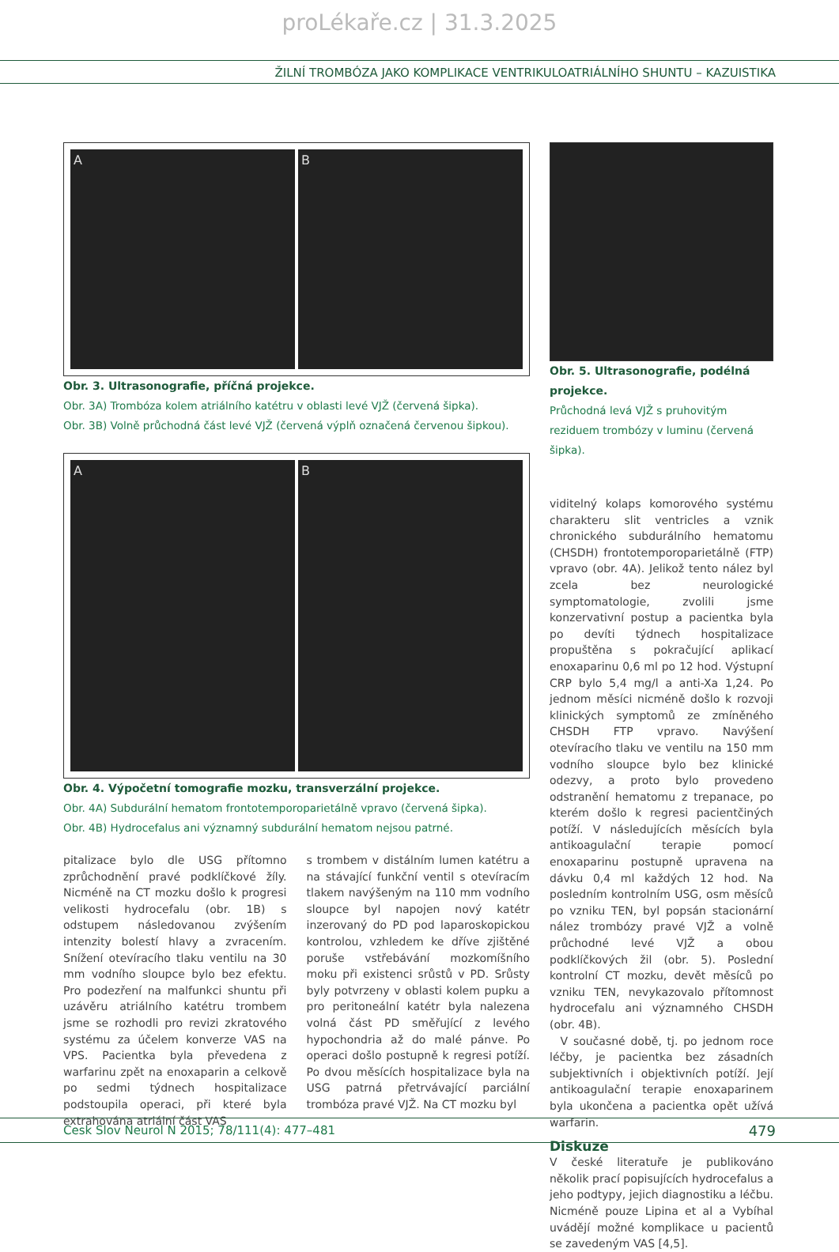proLékaře.cz | 31.3.2025
ŽILNÍ TROMBÓZA JAKO KOMPLIKACE VENTRIKULOATRIÁLNÍHO SHUNTU – KAZUISTIKA
A B
Obr. 3. Ultrasonografie, příčná projekce.
Obr. 3A) Trombóza kolem atriálního katétru v oblasti levé VJŽ (červená šipka).
Obr. 3B) Volně průchodná část levé VJŽ (červená výplň označená červenou šipkou).
A B
Obr. 4. Výpočetní tomografie mozku, transverzální projekce.
Obr. 4A) Subdurální hematom frontotemporoparietálně vpravo (červená šipka).
Obr. 4B) Hydrocefalus ani významný subdurální hematom nejsou patrné.
pitalizace bylo dle USG přítomno zprůchodnění pravé podklíčkové žíly. Nicméně na CT mozku došlo k progresi velikosti hydrocefalu (obr. 1B) s odstupem následovanou zvýšením intenzity bolestí hlavy a zvracením. Snížení otevíracího tlaku ventilu na 30 mm vodního sloupce bylo bez efektu. Pro podezření na malfunkci shuntu při uzávěru atriálního katétru trombem jsme se rozhodli pro revizi zkratového systému za účelem konverze VAS na VPS. Pacientka byla převedena z warfarinu zpět na enoxaparin a celkově po sedmi týdnech hospitalizace podstoupila operaci, při které byla extrahována atriální část VAS
s trombem v distálním lumen katétru a na stávající funkční ventil s otevíracím tlakem navýšeným na 110 mm vodního sloupce byl napojen nový katétr inzerovaný do PD pod laparoskopickou kontrolou, vzhledem ke dříve zjištěné poruše vstřebávání mozkomíšního moku při existenci srůstů v PD. Srůsty byly potvrzeny v oblasti kolem pupku a pro peritoneální katétr byla nalezena volná část PD směřující z levého hypochondria až do malé pánve. Po operaci došlo postupně k regresi potíží. Po dvou měsících hospitalizace byla na USG patrná přetrvávající parciální trombóza pravé VJŽ. Na CT mozku byl
Obr. 5. Ultrasonografie, podélná projekce.
Průchodná levá VJŽ s pruhovitým reziduem trombózy v luminu (červená šipka).
viditelný kolaps komorového systému charakteru slit ventricles a vznik chronického subdurálního hematomu (CHSDH) frontotemporoparietálně (FTP) vpravo (obr. 4A). Jelikož tento nález byl zcela bez neurologické symptomatologie, zvolili jsme konzervativní postup a pacientka byla po devíti týdnech hospitalizace propuštěna s pokračující aplikací enoxaparinu 0,6 ml po 12 hod. Výstupní CRP bylo 5,4 mg/l a anti-Xa 1,24. Po jednom měsíci nicméně došlo k rozvoji klinických symptomů ze zmíněného CHSDH FTP vpravo. Navýšení otevíracího tlaku ve ventilu na 150 mm vodního sloupce bylo bez klinické odezvy, a proto bylo provedeno odstranění hematomu z trepanace, po kterém došlo k regresi pacientčiných potíží. V následujících měsících byla antikoagulační terapie pomocí enoxaparinu postupně upravena na dávku 0,4 ml každých 12 hod. Na posledním kontrolním USG, osm měsíců po vzniku TEN, byl popsán stacionární nález trombózy pravé VJŽ a volně průchodné levé VJŽ a obou podklíčkových žil (obr. 5). Poslední kontrolní CT mozku, devět měsíců po vzniku TEN, nevykazovalo přítomnost hydrocefalu ani významného CHSDH (obr. 4B).
V současné době, tj. po jednom roce léčby, je pacientka bez zásadních subjektivních i objektivních potíží. Její antikoagulační terapie enoxaparinem byla ukončena a pacientka opět užívá warfarin.
Diskuze
V české literatuře je publikováno několik prací popisujících hydrocefalus a jeho podtypy, jejich diagnostiku a léčbu. Nicméně pouze Lipina et al a Vybíhal uvádějí možné komplikace u pacientů se zavedeným VAS [4,5].
Cesk Slov Neurol N 2015; 78/111(4): 477–481 479